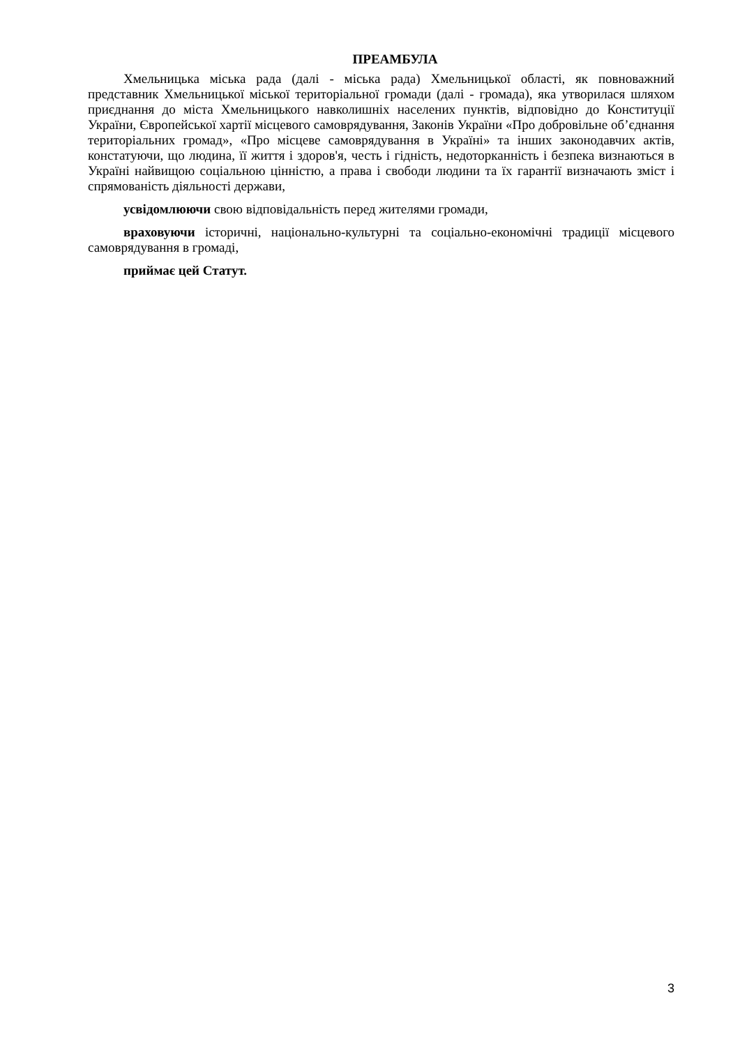ПРЕАМБУЛА
Хмельницька міська рада (далі - міська рада) Хмельницької області, як повноважний представник Хмельницької міської територіальної громади (далі - громада), яка утворилася шляхом приєднання до міста Хмельницького навколишніх населених пунктів, відповідно до Конституції України, Європейської хартії місцевого самоврядування, Законів України «Про добровільне об’єднання територіальних громад», «Про місцеве самоврядування в Україні» та інших законодавчих актів, констатуючи, що людина, її життя і здоров'я, честь і гідність, недоторканність і безпека визнаються в Україні найвищою соціальною цінністю, а права і свободи людини та їх гарантії визначають зміст і спрямованість діяльності держави,
усвідомлюючи свою відповідальність перед жителями громади,
враховуючи історичні, національно-культурні та соціально-економічні традиції місцевого самоврядування в громаді,
приймає цей Статут.
3